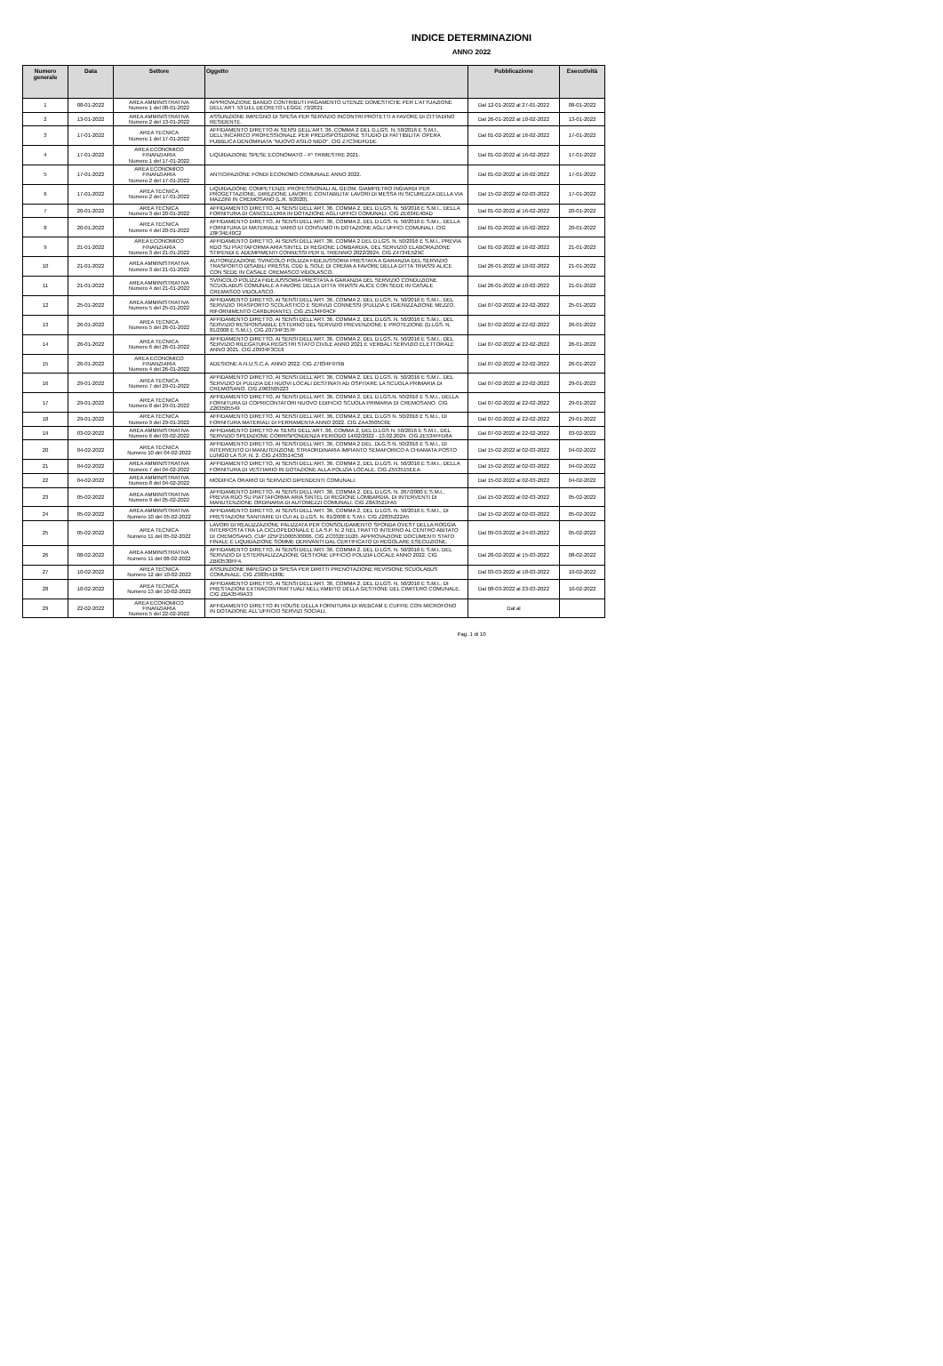INDICE DETERMINAZIONI
ANNO 2022
| Numero generale | Data | Settore | Oggetto | Pubblicazione | Esecutività |
| --- | --- | --- | --- | --- | --- |
| 1 | 08-01-2022 | AREA AMMINISTRATIVA Numero 1 del 08-01-2022 | APPROVAZIONE BANDO CONTRIBUTI PAGAMENTO UTENZE DOMESTICHE PER L'ATTUAZIONE DELL'ART. 53 DEL DECRETO LEGGE 73/2021 | Dal 12-01-2022 al 27-01-2022 | 08-01-2022 |
| 2 | 13-01-2022 | AREA AMMINISTRATIVA Numero 2 del 13-01-2022 | ASSUNZIONE IMPEGNO DI SPESA PER SERVIZIO INCONTRI PROTETTI A FAVORE DI CITTADINO RESIDENTE. | Dal 26-01-2022 al 10-02-2022 | 13-01-2022 |
| 3 | 17-01-2022 | AREA TECNICA Numero 1 del 17-01-2022 | AFFIDAMENTO DIRETTO AI SENSI DELL'ART. 36, COMMA 2 DEL D.LGS. N. 50/2016 E S.M.I., DELL'INCARICO PROFESSIONALE PER PREDISPOSIZIONE STUDIO DI FATTIBILITA' OPERA PUBBLICA DENOMINATA "NUOVO ASILO NIDO". CIG Z7C34DFDDE | Dal 01-02-2022 al 16-02-2022 | 17-01-2022 |
| 4 | 17-01-2022 | AREA ECONOMICO FINANZIARIA Numero 1 del 17-01-2022 | LIQUIDAZIONE SPESE ECONOMATO - 4^ TRIMESTRE 2021. | Dal 01-02-2022 al 16-02-2022 | 17-01-2022 |
| 5 | 17-01-2022 | AREA ECONOMICO FINANZIARIA Numero 2 del 17-01-2022 | ANTICIPAZIONE FONDI ECONOMO COMUNALE ANNO 2022. | Dal 01-02-2022 al 16-02-2022 | 17-01-2022 |
| 6 | 17-01-2022 | AREA TECNICA Numero 2 del 17-01-2022 | LIQUIDAZIONE COMPETENZE PROFESSIONALI AL GEOM. GIAMPIETRO INGIARDI PER PROGETTAZIONE, DIREZIONE LAVORI E CONTABILITA' LAVORI DI MESSA IN SICUREZZA DELLA VIA MAZZINI IN CREMOSANO (L.R. 9/2020). | Dal 15-02-2022 al 02-03-2022 | 17-01-2022 |
| 7 | 20-01-2022 | AREA TECNICA Numero 3 del 20-01-2022 | AFFIDAMENTO DIRETTO, AI SENSI DELL'ART. 36, COMMA 2, DEL D.LGS. N. 50/2016 E S.M.I., DELLA FORNITURA DI CANCELLERIA IN DOTAZIONE AGLI UFFICI COMUNALI. CIG ZE634E40AD | Dal 01-02-2022 al 16-02-2022 | 20-01-2022 |
| 8 | 20-01-2022 | AREA TECNICA Numero 4 del 20-01-2022 | AFFIDAMENTO DIRETTO, AI SENSI DELL'ART. 36, COMMA 2, DEL D.LGS. N. 50/2016 E S.M.I., DELLA FORNITURA DI MATERIALE VARIO DI CONSUMO IN DOTAZIONE AGLI UFFICI COMUNALI. CIG Z8F34E40C2 | Dal 01-02-2022 al 16-02-2022 | 20-01-2022 |
| 9 | 21-01-2022 | AREA ECONOMICO FINANZIARIA Numero 3 del 21-01-2022 | AFFIDAMENTO DIRETTO, AI SENSI DELL'ART. 36, COMMA 2 DEL D.LGS. N. 50/2016 E S.M.I., PREVIA RDO SU PIATTAFORMA ARIA SINTEL DI REGIONE LOMBARDIA, DEL SERVIZIO ELABORAZIONE STIPENDI E ADEMPIMENTI CONNESSI PER IL TRIENNIO 2022/2024. CIG Z4734E529C | Dal 01-02-2022 al 16-02-2022 | 21-01-2022 |
| 10 | 21-01-2022 | AREA AMMINISTRATIVA Numero 3 del 21-01-2022 | AUTORIZZAZIONE SVINCOLO POLIZZA FIDEJUSSORIA PRESTATA A GARANZIA DEL SERVIZIO TRASPORTO DISABILI PRESSIL CDD IL SOLE DI CREMA A FAVORE DELLA DITTA TRIASSI ALICE CON SEDE IN CASALE CREMASCO VIDOLASCO. | Dal 26-01-2022 al 10-02-2022 | 21-01-2022 |
| 11 | 21-01-2022 | AREA AMMINISTRATIVA Numero 4 del 21-01-2022 | SVINCOLO POLIZZA FIDEJUSSORIA PRESTATA A GARANZIA DEL SERVIZIO CONDUZIONE SCUOLABUS COMUNALE A FAVORE DELLA DITTA TRIASSI ALICE CON SEDE IN CASALE CREMASCO VIDOLASCO. | Dal 26-01-2022 al 10-02-2022 | 21-01-2022 |
| 12 | 25-01-2022 | AREA AMMINISTRATIVA Numero 5 del 25-01-2022 | AFFIDAMENTO DIRETTO, AI SENSI DELL'ART. 36, COMMA 2, DEL D.LGS. N. 50/2016 E S.M.I., DEL SERVIZIO TRASPORTO SCOLASTICO E SERVIZI CONNESSI (PULIZIA E IGIENIZZAZIONE MEZZO, RIFORNIMENTO CARBURANTE). CIG Z5134F04CF | Dal 07-02-2022 al 22-02-2022 | 25-01-2022 |
| 13 | 26-01-2022 | AREA TECNICA Numero 5 del 26-01-2022 | AFFIDAMENTO DIRETTO, AI SENSI DELL'ART. 36, COMMA 2, DEL D.LGS. N. 50/2016 E S.M.I., DEL SERVIZIO RESPONSABILE ESTERNO DEL SERVIZIO PREVENZIONE E PROTEZIONE (D.LGS. N. 81/2008 E S.M.I.). CIG Z0734F357F | Dal 07-02-2022 al 22-02-2022 | 26-01-2022 |
| 14 | 26-01-2022 | AREA TECNICA Numero 6 del 26-01-2022 | AFFIDAMENTO DIRETTO, AI SENSI DELL'ART. 36, COMMA 2, DEL D.LGS. N. 50/2016 E S.M.I., DEL SERVIZIO RILEGATURA REGISTRI STATO CIVILE ANNO 2021 E VERBALI SERVIZIO ELETTORALE ANNO 2021. CIG Z0934F3CE6 | Dal 07-02-2022 al 22-02-2022 | 26-01-2022 |
| 15 | 26-01-2022 | AREA ECONOMICO FINANZIARIA Numero 4 del 26-01-2022 | ADESIONE A.N.U.S.C.A. ANNO 2022. CIG Z7834F979B | Dal 07-02-2022 al 22-02-2022 | 26-01-2022 |
| 16 | 29-01-2022 | AREA TECNICA Numero 7 del 29-01-2022 | AFFIDAMENTO DIRETTO, AI SENSI DELL'ART. 36, COMMA 2, DEL D.LGS. N. 50/2016 E S.M.I., DEL SERVIZIO DI PULIZIA DEI NUOVI LOCALI DESTINATI AD OSPITARE LA SCUOLA PRIMARIA DI CREMOSANO. CIG Z963505223 | Dal 07-02-2022 al 22-02-2022 | 29-01-2022 |
| 17 | 29-01-2022 | AREA TECNICA Numero 8 del 29-01-2022 | AFFIDAMENTO DIRETTO, AI SENSI DELL'ART. 36, COMMA 2, DEL D.LGS.N. 50/2016 E S.M.I., DELLA FORNITURA DI COPRICONTATORI NUOVO EDIFICIO SCUOLA PRIMARIA DI CREMOSANO. CIG Z263505549 | Dal 07-02-2022 al 22-02-2022 | 29-01-2022 |
| 18 | 29-01-2022 | AREA TECNICA Numero 9 del 29-01-2022 | AFFIDAMENTO DIRETTO, AI SENSI DELL'ART. 36, COMMA 2, DEL D.LGS N. 50/2016 E S.M.I., DI FORNITURA MATERIALI DI FERRAMENTA ANNO 2022. CIG ZAA3505C6E | Dal 07-02-2022 al 22-02-2022 | 29-01-2022 |
| 19 | 03-02-2022 | AREA AMMINISTRATIVA Numero 6 del 03-02-2022 | AFFIDAMENTO DIRETTO AI SENSI DELL'ART. 36, COMMA 2, DEL D.LGS N. 50/2016 E S.M.I., DEL SERVIZIO SPEDIZIONE CORRISPONDENZA PERIODO 14/02/2022 - 13.02.2024. CIG ZE534FFD8A | Dal 07-02-2022 al 22-02-2022 | 03-02-2022 |
| 20 | 04-02-2022 | AREA TECNICA Numero 10 del 04-02-2022 | AFFIDAMENTO DIRETTO, AI SENSI DELL'ART. 36, COMMA 2 DEL .DLG.S N. 50/2016 E S.M.I., DI INTERVENTO DI MANUTENZIONE STRAORDINARIA IMPIANTO SEMAFORICO A CHIAMATA POSTO LUNGO LA S.P. N. 2. CIG Z433514C56 | Dal 15-02-2022 al 02-03-2022 | 04-02-2022 |
| 21 | 04-02-2022 | AREA AMMINISTRATIVA Numero 7 del 04-02-2022 | AFFIDAMENTO DIRETTO, AI SENSI DELL'ART. 36, COMMA 2, DEL D.LGS. N. 50/2016 E S.M.I., DELLA FORNITURA DI VESTIARIO IN DOTAZIONE ALLA POLIZIA LOCALE. CIG Z553515EEA | Dal 15-02-2022 al 02-03-2022 | 04-02-2022 |
| 22 | 04-02-2022 | AREA AMMINISTRATIVA Numero 8 del 04-02-2022 | MODIFICA ORARIO DI SERVIZIO DIPENDENTI COMUNALI. | Dal 15-02-2022 al 02-03-2022 | 04-02-2022 |
| 23 | 05-02-2022 | AREA AMMINISTRATIVA Numero 9 del 05-02-2022 | AFFIDAMENTO DIRETTO, AI SENSI DELL'ART. 36, COMMA 2, DEL D.LGS. N. 267/2000 E S.M.I., PREVIA RDO SU PIATTAFORMA ARIA SINTEL DI REGIONE LOMBARDIA, DI INTERVENTI DI MANUTENZIONE ORDINARIA DI AUTOMEZZI COMUNALI. CIG Z8A3521FA5 | Dal 15-02-2022 al 02-03-2022 | 05-02-2022 |
| 24 | 05-02-2022 | AREA AMMINISTRATIVA Numero 10 del 05-02-2022 | AFFIDAMENTO DIRETTO, AI SENSI DELL'ART. 36, COMMA 2, DEL D.LGS. N. 50/2016 E S.M.I., DI PRESTAZIONI SANITARIE DI CUI AL D.LGS. N. 81/2008 E S.M.I. CIG Z2835222A5 | Dal 15-02-2022 al 02-03-2022 | 05-02-2022 |
| 25 | 05-02-2022 | AREA TECNICA Numero 11 del 05-02-2022 | LAVORI DI REALIZZAZIONE PALIZZATA PER CONSOLIDAMENTO SPONDA OVEST DELLA ROGGIA INTERPOSTA TRA LA CICLOPEDONALE E LA S.P. N. 2 NEL TRATTO INTERNO AL CENTRO ABITATO DI CREMOSANO. CUP J25F21000530006. CIG ZC032E1D20. APPROVAZIONE DOCUMENTI STATO FINALE E LIQUIDAZIONE SOMME DERIVANTI DAL CERTIFICATO DI REGOLARE ESECUZIONE. | Dal 09-03-2022 al 24-03-2022 | 05-02-2022 |
| 26 | 08-02-2022 | AREA AMMINISTRATIVA Numero 11 del 08-02-2022 | AFFIDAMENTO DIRETTO, AI SENSI DELL'ART. 36, COMMA 2, DEL D.LGS. N. 50/2016 E S.M.I. DEL SERVIZIO DI ESTERNALIZZAZIONE GESTIONE UFFICIO POLIZIA LOCALE ANNO 2022. CIG ZB63530FF4. | Dal 28-02-2022 al 15-03-2022 | 08-02-2022 |
| 27 | 10-02-2022 | AREA TECNICA Numero 12 del 10-02-2022 | ASSUNZIONE IMPEGNO DI SPESA PER DIRITTI PRENOTAZIONE REVISIONE SCUOLABUS COMUNALE. CIG Z38354180E | Dal 03-03-2022 al 18-03-2022 | 10-02-2022 |
| 28 | 10-02-2022 | AREA TECNICA Numero 13 del 10-02-2022 | AFFIDAMENTO DIRETTO, AI SENSI DELL'ART. 36, COMMA 2, DEL D.LGS. N. 50/2016 E S.M.I., DI PRESTAZIONI EXTRACONTRATTUALI NELL'AMBITO DELLA GESTIONE DEL CIMITERO COMUNALE. CIG ZBA3549A33 | Dal 08-03-2022 al 23-03-2022 | 10-02-2022 |
| 29 | 22-02-2022 | AREA ECONOMICO FINANZIARIA Numero 5 del 22-02-2022 | AFFIDAMENTO DIRETTO IN HOUSE DELLA FORNITURA DI WEBCAM E CUFFIE CON MICROFONO IN DOTAZIONE ALL'UFFICIO SERVIZI SOCIALI. | Dal al | |
Pag. 1 di 10